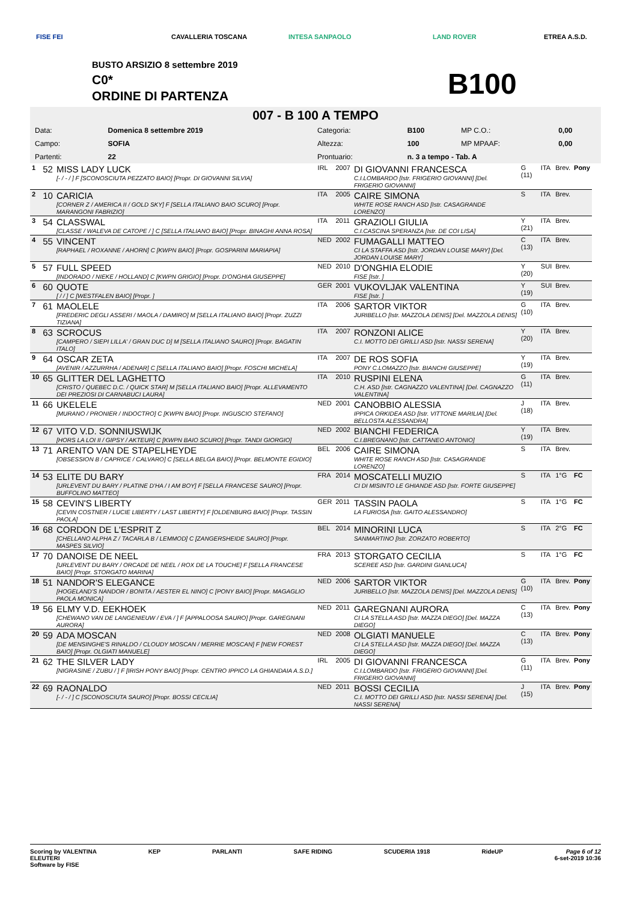CAVALLERIA TOSCANA INTESA SANPAOLO LAND ROVER
FISE FEI ETREA A.S.D.
BUSTO ARSIZIO 8 settembre 2019
C0*
ORDINE DI PARTENZA
B100
007 - B 100 A TEMPO
| Data: | Domenica 8 settembre 2019 | Categoria: | B100 | MP C.O.: | 0,00 |
| Campo: | SOFIA | Altezza: | 100 | MP MPAAF: | 0,00 |
| Partenti: | 22 | Prontuario: | n. 3 a tempo - Tab. A | | |
| 1 | 52 | MISS LADY LUCK [- / - / ] F [SCONOSCIUTA PEZZATO BAIO] [Propr. DI GIOVANNI SILVIA] | IRL | 2007 | DI GIOVANNI FRANCESCA C.I.LOMBARDO [Istr. FRIGERIO GIOVANNI] [Del. FRIGERIO GIOVANNI] | G (11) | ITA | Brev. | Pony |
| 2 | 10 | CARICIA [CORNER Z / AMERICA II / GOLD SKY] F [SELLA ITALIANO BAIO SCURO] [Propr. MARANGONI FABRIZIO] | ITA | 2005 | CAIRE SIMONA WHITE ROSE RANCH ASD [Istr. CASAGRANDE LORENZO] | S | ITA | Brev. | |
| 3 | 54 | CLASSWAL [CLASSE / WALEVA DE CATOPE / ] C [SELLA ITALIANO BAIO] [Propr. BINAGHI ANNA ROSA] | ITA | 2011 | GRAZIOLI GIULIA C.I.CASCINA SPERANZA [Istr. DE COI LISA] | Y (21) | ITA | Brev. | |
| 4 | 55 | VINCENT [RAPHAEL / ROXANNE / AHORN] C [KWPN BAIO] [Propr. GOSPARINI MARIAPIA] | NED | 2002 | FUMAGALLI MATTEO CI LA STAFFA ASD [Istr. JORDAN LOUISE MARY] [Del. JORDAN LOUISE MARY] | C (13) | ITA | Brev. | |
| 5 | 57 | FULL SPEED [INDORADO / NIEKE / HOLLAND] C [KWPN GRIGIO] [Propr. D'ONGHIA GIUSEPPE] | NED | 2010 | D'ONGHIA ELODIE FISE [Istr. ] | Y (20) | SUI | Brev. | |
| 6 | 60 | QUOTE [ / / ] C [WESTFALEN BAIO] [Propr. ] | GER | 2001 | VUKOVLJAK VALENTINA FISE [Istr. ] | Y (19) | SUI | Brev. | |
| 7 | 61 | MAOLELE [FREDERIC DEGLI ASSERI / MAOLA / DAMIRO] M [SELLA ITALIANO BAIO] [Propr. ZUZZI TIZIANA] | ITA | 2006 | SARTOR VIKTOR JURIBELLO [Istr. MAZZOLA DENIS] [Del. MAZZOLA DENIS] | G (10) | ITA | Brev. | |
| 8 | 63 | SCROCUS [CAMPERO / SIEPI LILLA' / GRAN DUC D] M [SELLA ITALIANO SAURO] [Propr. BAGATIN ITALO] | ITA | 2007 | RONZONI ALICE C.I. MOTTO DEI GRILLI ASD [Istr. NASSI SERENA] | Y (20) | ITA | Brev. | |
| 9 | 64 | OSCAR ZETA [AVENIR / AZZURRHA / ADENAR] C [SELLA ITALIANO BAIO] [Propr. FOSCHI MICHELA] | ITA | 2007 | DE ROS SOFIA PONY C.LOMAZZO [Istr. BIANCHI GIUSEPPE] | Y (19) | ITA | Brev. | |
| 10 | 65 | GLITTER DEL LAGHETTO [CRISTO / QUEBEC D.C. / QUICK STAR] M [SELLA ITALIANO BAIO] [Propr. ALLEVAMENTO DEI PREZIOSI DI CARNABUCI LAURA] | ITA | 2010 | RUSPINI ELENA C.H. ASD [Istr. CAGNAZZO VALENTINA] [Del. CAGNAZZO VALENTINA] | G (11) | ITA | Brev. | |
| 11 | 66 | UKELELE [MURANO / PRONIER / INDOCTRO] C [KWPN BAIO] [Propr. INGUSCIO STEFANO] | NED | 2001 | CANOBBIO ALESSIA IPPICA ORKIDEA ASD [Istr. VITTONE MARILIA] [Del. BELLOSTA ALESSANDRA] | J (18) | ITA | Brev. | |
| 12 | 67 | VITO V.D. SONNIUSWIJK [HORS LA LOI II / GIPSY / AKTEUR] C [KWPN BAIO SCURO] [Propr. TANDI GIORGIO] | NED | 2002 | BIANCHI FEDERICA C.I.BREGNANO [Istr. CATTANEO ANTONIO] | Y (19) | ITA | Brev. | |
| 13 | 71 | ARENTO VAN DE STAPELHEYDE [OBSESSION B / CAPRICE / CALVARO] C [SELLA BELGA BAIO] [Propr. BELMONTE EGIDIO] | BEL | 2006 | CAIRE SIMONA WHITE ROSE RANCH ASD [Istr. CASAGRANDE LORENZO] | S | ITA | Brev. | |
| 14 | 53 | ELITE DU BARY [URLEVENT DU BARY / PLATINE D'HA / I AM BOY] F [SELLA FRANCESE SAURO] [Propr. BUFFOLINO MATTEO] | FRA | 2014 | MOSCATELLI MUZIO CI DI MISINTO LE GHIANDE ASD [Istr. FORTE GIUSEPPE] | S | ITA | 1°G | FC |
| 15 | 58 | CEVIN'S LIBERTY [CEVIN COSTNER / LUCIE LIBERTY / LAST LIBERTY] F [OLDENBURG BAIO] [Propr. TASSIN PAOLA] | GER | 2011 | TASSIN PAOLA LA FURIOSA [Istr. GAITO ALESSANDRO] | S | ITA | 1°G | FC |
| 16 | 68 | CORDON DE L'ESPRIT Z [CHELLANO ALPHA Z / TACARLA B / LEMMOD] C [ZANGERSHEIDE SAURO] [Propr. MASPES SILVIO] | BEL | 2014 | MINORINI LUCA SANMARTINO [Istr. ZORZATO ROBERTO] | S | ITA | 2°G | FC |
| 17 | 70 | DANOISE DE NEEL [URLEVENT DU BARY / ORCADE DE NEEL / ROX DE LA TOUCHE] F [SELLA FRANCESE BAIO] [Propr. STORGATO MARINA] | FRA | 2013 | STORGATO CECILIA SCEREE ASD [Istr. GARDINI GIANLUCA] | S | ITA | 1°G | FC |
| 18 | 51 | NANDOR'S ELEGANCE [HOGELAND'S NANDOR / BONITA / AESTER EL NINO] C [PONY BAIO] [Propr. MAGAGLIO PAOLA MONICA] | NED | 2006 | SARTOR VIKTOR JURIBELLO [Istr. MAZZOLA DENIS] [Del. MAZZOLA DENIS] | G (10) | ITA | Brev. | Pony |
| 19 | 56 | ELMY V.D. EEKHOEK [CHEWANO VAN DE LANGENIEUW / EVA / ] F [APPALOOSA SAURO] [Propr. GAREGNANI AURORA] | NED | 2011 | GAREGNANI AURORA CI LA STELLA ASD [Istr. MAZZA DIEGO] [Del. MAZZA DIEGO] | C (13) | ITA | Brev. | Pony |
| 20 | 59 | ADA MOSCAN [DE MENSINGHE'S RINALDO / CLOUDY MOSCAN / MERRIE MOSCAN] F [NEW FOREST BAIO] [Propr. OLGIATI MANUELE] | NED | 2008 | OLGIATI MANUELE CI LA STELLA ASD [Istr. MAZZA DIEGO] [Del. MAZZA DIEGO] | C (13) | ITA | Brev. | Pony |
| 21 | 62 | THE SILVER LADY [NIGRASINE / ZUBU / ] F [IRISH PONY BAIO] [Propr. CENTRO IPPICO LA GHIANDAIA A.S.D.] | IRL | 2005 | DI GIOVANNI FRANCESCA C.I.LOMBARDO [Istr. FRIGERIO GIOVANNI] [Del. FRIGERIO GIOVANNI] | G (11) | ITA | Brev. | Pony |
| 22 | 69 | RAONALDO [- / - / ] C [SCONOSCIUTA SAURO] [Propr. BOSSI CECILIA] | NED | 2011 | BOSSI CECILIA C.I. MOTTO DEI GRILLI ASD [Istr. NASSI SERENA] [Del. NASSI SERENA] | J (15) | ITA | Brev. | Pony |
Scoring by VALENTINA
ELEUTERI
Software by FISE
KEP PARLANTI SAFE RIDING SCUDERIA 1918 RideUP Page 6 of 12
6-set-2019 10:36